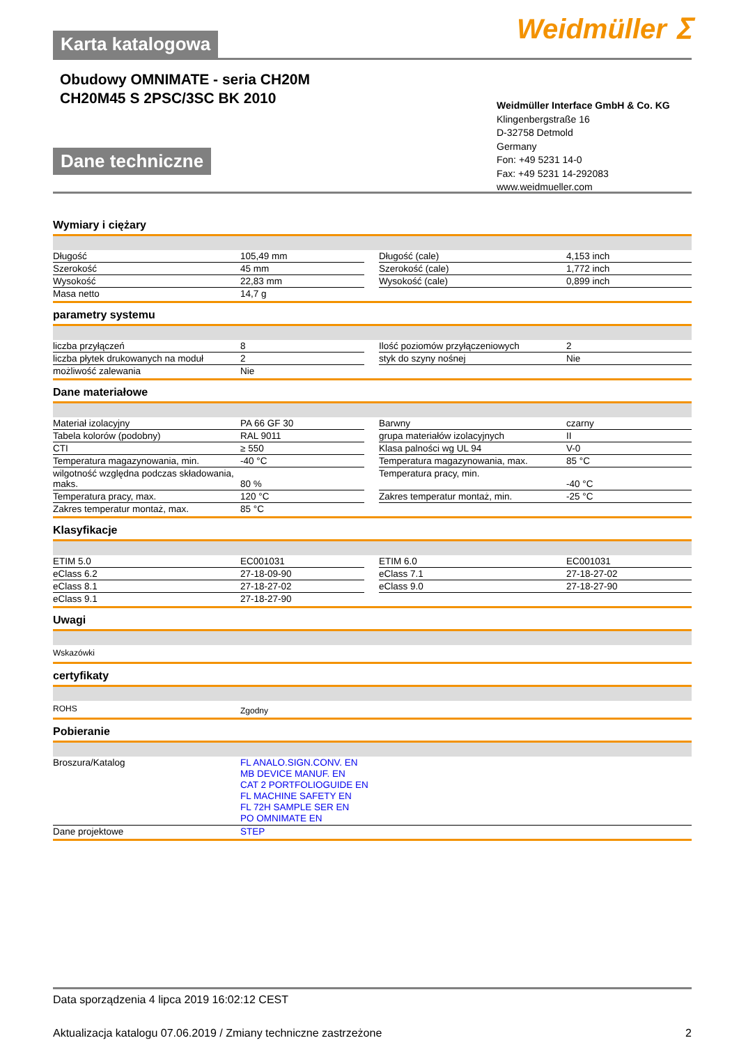Weidmüller ⵉ
Karta katalogowa
Obudowy OMNIMATE - seria CH20M
CH20M45 S 2PSC/3SC BK 2010
Dane techniczne
Weidmüller Interface GmbH & Co. KG
Klingenbergstraße 16
D-32758 Detmold
Germany
Fon: +49 5231 14-0
Fax: +49 5231 14-292083
www.weidmueller.com
Wymiary i ciężary
| Długość | 105,49 mm | | Długość (cale) | 4,153 inch |
| Szerokość | 45 mm | | Szerokość (cale) | 1,772 inch |
| Wysokość | 22,83 mm | | Wysokość (cale) | 0,899 inch |
| Masa netto | 14,7 g | | | |
parametry systemu
| liczba przyłączeń | 8 | | Ilość poziomów przyłączeniowych | 2 |
| liczba płytek drukowanych na moduł | 2 | | styk do szyny nośnej | Nie |
| możliwość zalewania | Nie | | | |
Dane materiałowe
| Materiał izolacyjny | PA 66 GF 30 | | Barwny | czarny |
| Tabela kolorów (podobny) | RAL 9011 | | grupa materiałów izolacyjnych | II |
| CTI | ≥ 550 | | Klasa palności wg UL 94 | V-0 |
| Temperatura magazynowania, min. | -40 °C | | Temperatura magazynowania, max. | 85 °C |
| wilgotność względna podczas składowania, maks. | 80 % | | Temperatura pracy, min. | -40 °C |
| Temperatura pracy, max. | 120 °C | | Zakres temperatur montaż, min. | -25 °C |
| Zakres temperatur montaż, max. | 85 °C | | | |
Klasyfikacje
| ETIM 5.0 | EC001031 | | ETIM 6.0 | EC001031 |
| eClass 6.2 | 27-18-09-90 | | eClass 7.1 | 27-18-27-02 |
| eClass 8.1 | 27-18-27-02 | | eClass 9.0 | 27-18-27-90 |
| eClass 9.1 | 27-18-27-90 | | | |
Uwagi
| Wskazówki |
certyfikaty
| ROHS | Zgodny |
Pobieranie
| Broszura/Katalog | FL ANALO.SIGN.CONV. EN MB DEVICE MANUF. EN CAT 2 PORTFOLIOGUIDE EN FL MACHINE SAFETY EN FL 72H SAMPLE SER EN PO OMNIMATE EN |
| Dane projektowe | STEP |
Data sporządzenia 4 lipca 2019 16:02:12 CEST
Aktualizacja katalogu 07.06.2019 / Zmiany techniczne zastrzeżone 2